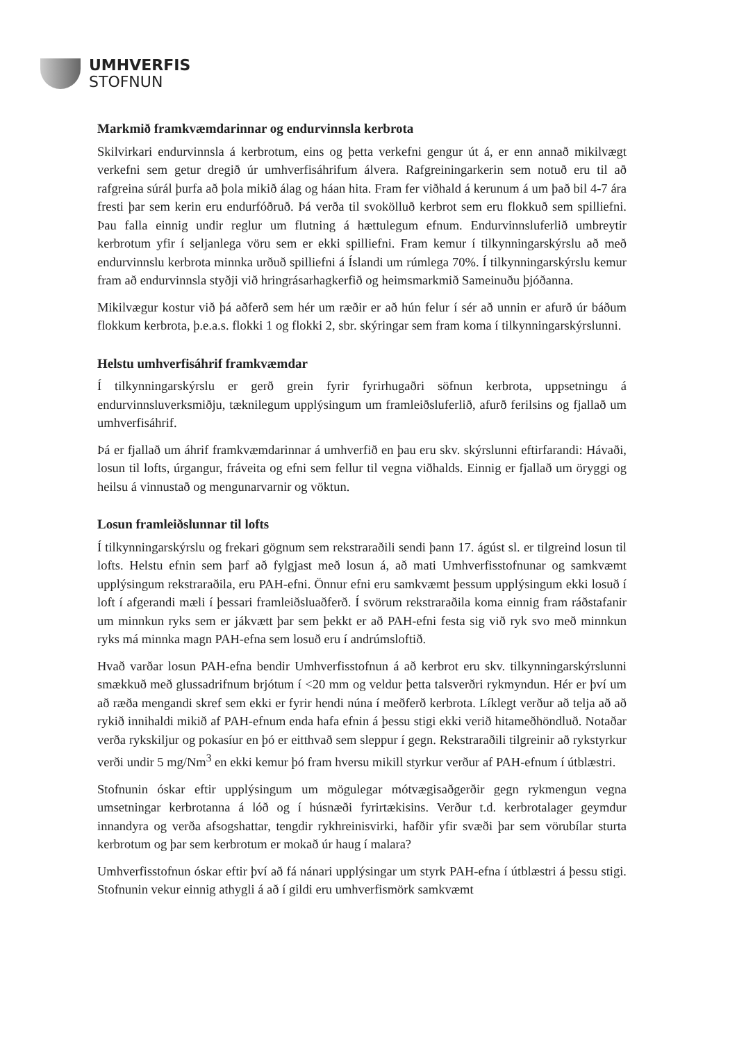UMHVERFIS
STOFNUN
Markmið framkvæmdarinnar og endurvinnsla kerbrota
Skilvirkari endurvinnsla á kerbrotum, eins og þetta verkefni gengur út á, er enn annað mikilvægt verkefni sem getur dregið úr umhverfisáhrifum álvera. Rafgreiningarkerin sem notuð eru til að rafgreina súrál þurfa að þola mikið álag og háan hita. Fram fer viðhald á kerunum á um það bil 4-7 ára fresti þar sem kerin eru endurfóðruð. Þá verða til svokölluð kerbrot sem eru flokkuð sem spilliefni. Þau falla einnig undir reglur um flutning á hættulegum efnum. Endurvinnsluferlið umbreytir kerbrotum yfir í seljanlega vöru sem er ekki spilliefni. Fram kemur í tilkynningarskýrslu að með endurvinnslu kerbrota minnka urðuð spilliefni á Íslandi um rúmlega 70%. Í tilkynningarskýrslu kemur fram að endurvinnsla styðji við hringrásarhagkerfið og heimsmarkmið Sameinuðu þjóðanna.
Mikilvægur kostur við þá aðferð sem hér um ræðir er að hún felur í sér að unnin er afurð úr báðum flokkum kerbrota, þ.e.a.s. flokki 1 og flokki 2, sbr. skýringar sem fram koma í tilkynningarskýrslunni.
Helstu umhverfisáhrif framkvæmdar
Í tilkynningarskýrslu er gerð grein fyrir fyrirhugaðri söfnun kerbrota, uppsetningu á endurvinnsluverksmiðju, tæknilegum upplýsingum um framleiðsluferlið, afurð ferilsins og fjallað um umhverfisáhrif.
Þá er fjallað um áhrif framkvæmdarinnar á umhverfið en þau eru skv. skýrslunni eftirfarandi: Hávaði, losun til lofts, úrgangur, fráveita og efni sem fellur til vegna viðhalds. Einnig er fjallað um öryggi og heilsu á vinnustað og mengunarvarnir og vöktun.
Losun framleiðslunnar til lofts
Í tilkynningarskýrslu og frekari gögnum sem rekstraraðili sendi þann 17. ágúst sl. er tilgreind losun til lofts. Helstu efnin sem þarf að fylgjast með losun á, að mati Umhverfisstofnunar og samkvæmt upplýsingum rekstraraðila, eru PAH-efni. Önnur efni eru samkvæmt þessum upplýsingum ekki losuð í loft í afgerandi mæli í þessari framleiðsluaðferð. Í svörum rekstraraðila koma einnig fram ráðstafanir um minnkun ryks sem er jákvætt þar sem þekkt er að PAH-efni festa sig við ryk svo með minnkun ryks má minnka magn PAH-efna sem losuð eru í andrúmsloftið.
Hvað varðar losun PAH-efna bendir Umhverfisstofnun á að kerbrot eru skv. tilkynningarskýrslunni smækkuð með glussadrifnum brjótum í <20 mm og veldur þetta talsverðri rykmyndun. Hér er því um að ræða mengandi skref sem ekki er fyrir hendi núna í meðferð kerbrota. Líklegt verður að telja að að rykið innihaldi mikið af PAH-efnum enda hafa efnin á þessu stigi ekki verið hitameðhöndluð. Notaðar verða rykskiljur og pokasíur en þó er eitthvað sem sleppur í gegn. Rekstraraðili tilgreinir að rykstyrkur verði undir 5 mg/Nm<sup>3</sup> en ekki kemur þó fram hversu mikill styrkur verður af PAH-efnum í útblæstri.
Stofnunin óskar eftir upplýsingum um mögulegar mótvægisaðgerðir gegn rykmengun vegna umsetningar kerbrotanna á lóð og í húsnæði fyrirtækisins. Verður t.d. kerbrotalager geymdur innandyra og verða afsogshattar, tengdir rykhreinisvirki, hafðir yfir svæði þar sem vörubílar sturta kerbrotum og þar sem kerbrotum er mokað úr haug í malara?
Umhverfisstofnun óskar eftir því að fá nánari upplýsingar um styrk PAH-efna í útblæstri á þessu stigi. Stofnunin vekur einnig athygli á að í gildi eru umhverfismörk samkvæmt